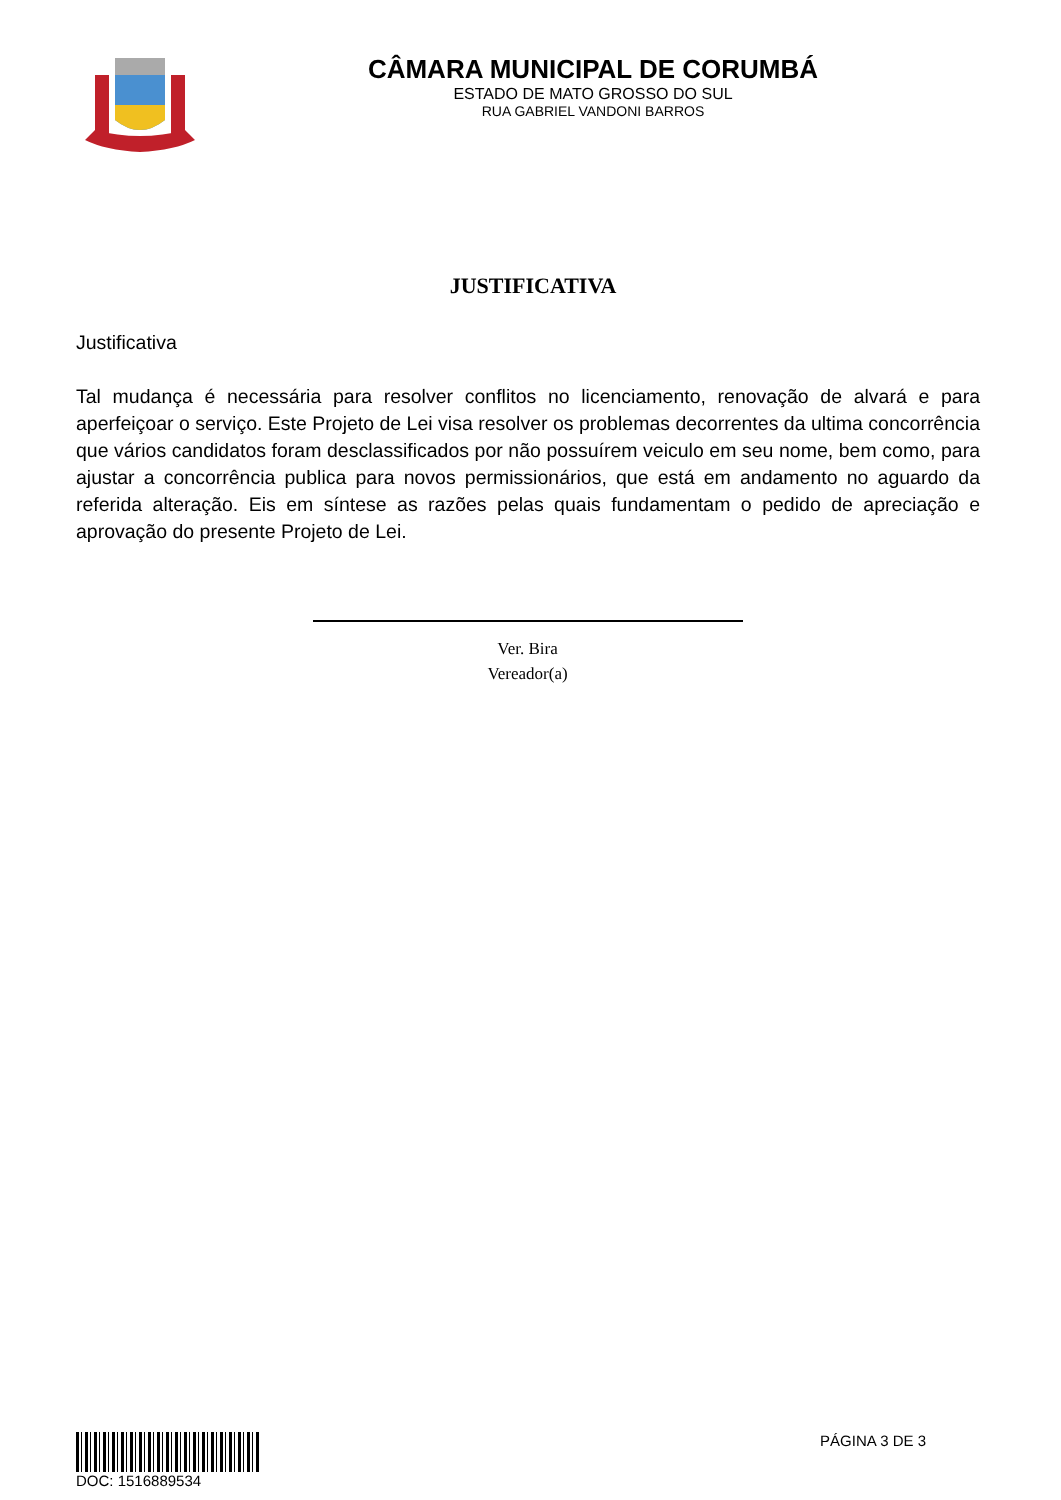CÂMARA MUNICIPAL DE CORUMBÁ
ESTADO DE MATO GROSSO DO SUL
RUA GABRIEL VANDONI BARROS
JUSTIFICATIVA
Justificativa
Tal mudança é necessária para resolver conflitos no licenciamento, renovação de alvará e para aperfeiçoar o serviço. Este Projeto de Lei visa resolver os problemas decorrentes da ultima concorrência que vários candidatos foram desclassificados por não possuírem veiculo em seu nome, bem como, para ajustar a concorrência publica para novos permissionários, que está em andamento no aguardo da referida alteração. Eis em síntese as razões pelas quais fundamentam o pedido de apreciação e aprovação do presente Projeto de Lei.
Ver. Bira
Vereador(a)
DOC: 1516889534 PÁGINA 3 DE 3